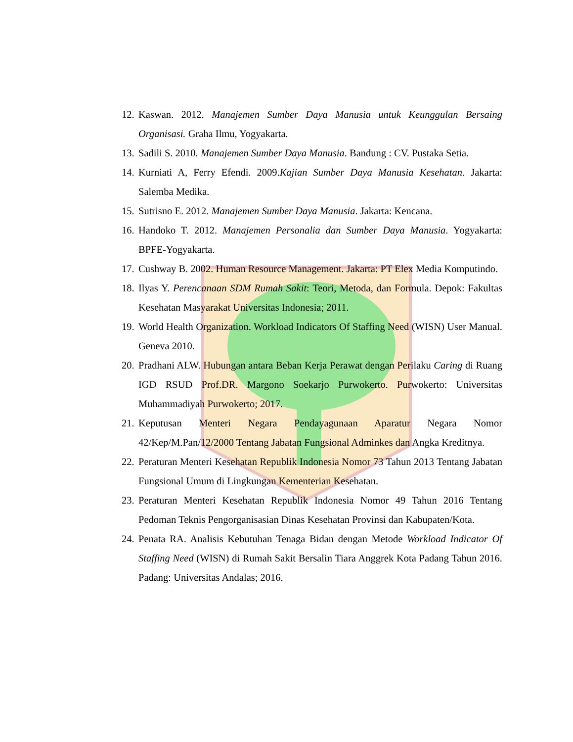12. Kaswan. 2012. Manajemen Sumber Daya Manusia untuk Keunggulan Bersaing Organisasi. Graha Ilmu, Yogyakarta.
13. Sadili S. 2010. Manajemen Sumber Daya Manusia. Bandung : CV. Pustaka Setia.
14. Kurniati A, Ferry Efendi. 2009.Kajian Sumber Daya Manusia Kesehatan. Jakarta: Salemba Medika.
15. Sutrisno E. 2012. Manajemen Sumber Daya Manusia. Jakarta: Kencana.
16. Handoko T. 2012. Manajemen Personalia dan Sumber Daya Manusia. Yogyakarta: BPFE-Yogyakarta.
17. Cushway B. 2002. Human Resource Management. Jakarta: PT Elex Media Komputindo.
18. Ilyas Y. Perencanaan SDM Rumah Sakit: Teori, Metoda, dan Formula. Depok: Fakultas Kesehatan Masyarakat Universitas Indonesia; 2011.
19. World Health Organization. Workload Indicators Of Staffing Need (WISN) User Manual. Geneva 2010.
20. Pradhani ALW. Hubungan antara Beban Kerja Perawat dengan Perilaku Caring di Ruang IGD RSUD Prof.DR. Margono Soekarjo Purwokerto. Purwokerto: Universitas Muhammadiyah Purwokerto; 2017.
21. Keputusan Menteri Negara Pendayagunaan Aparatur Negara Nomor 42/Kep/M.Pan/12/2000 Tentang Jabatan Fungsional Adminkes dan Angka Kreditnya.
22. Peraturan Menteri Kesehatan Republik Indonesia Nomor 73 Tahun 2013 Tentang Jabatan Fungsional Umum di Lingkungan Kementerian Kesehatan.
23. Peraturan Menteri Kesehatan Republik Indonesia Nomor 49 Tahun 2016 Tentang Pedoman Teknis Pengorganisasian Dinas Kesehatan Provinsi dan Kabupaten/Kota.
24. Penata RA. Analisis Kebutuhan Tenaga Bidan dengan Metode Workload Indicator Of Staffing Need (WISN) di Rumah Sakit Bersalin Tiara Anggrek Kota Padang Tahun 2016. Padang: Universitas Andalas; 2016.